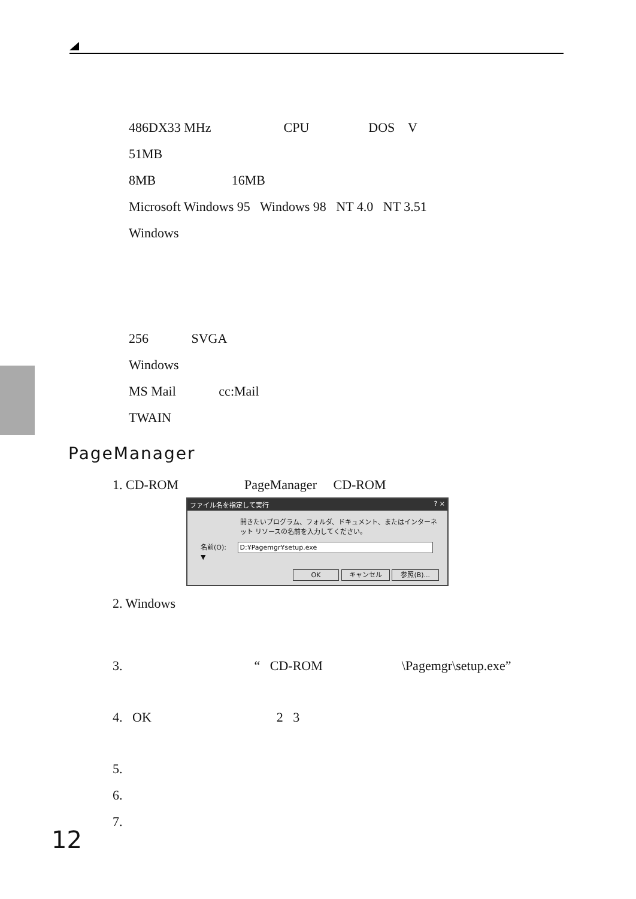486DX33 MHz CPU DOS V
51MB
8MB 16MB
Microsoft Windows 95 Windows 98 NT 4.0 NT 3.51
Windows
256 SVGA
Windows
MS Mail cc:Mail
TWAIN
PageManager
1. CD-ROM PageManager CD-ROM
ファイル名を指定して実行? ×
開きたいプログラム、フォルダ、ドキュメント、またはインターネット リソースの名前を入力してください。
名前(O): D:¥Pagemgr¥setup.exe ▼
OK キャンセル 参照(B)...
2. Windows
3. “ CD-ROM \Pagemgr\setup.exe”
4. OK 2 3
5.
6.
7.
12